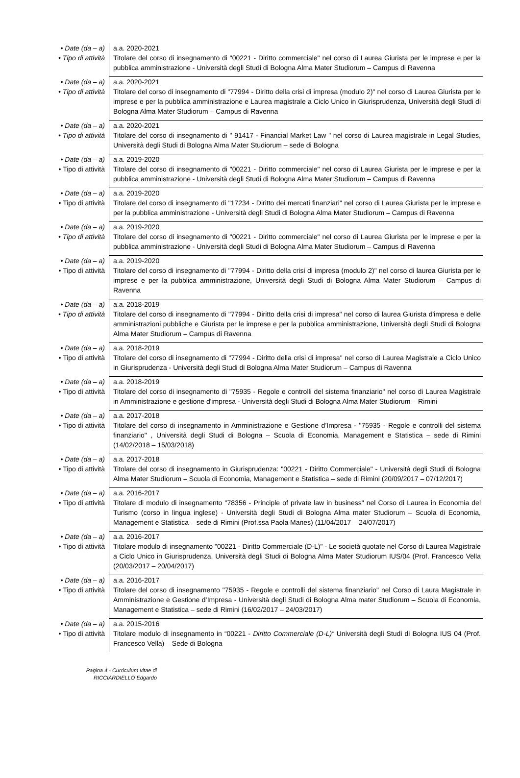| • Date (da – a) • Tipo di attività | a.a. 2020-2021 Titolare del corso di insegnamento di "00221 - Diritto commerciale" nel corso di Laurea Giurista per le imprese e per la pubblica amministrazione - Università degli Studi di Bologna Alma Mater Studiorum – Campus di Ravenna |
| • Date (da – a) • Tipo di attività | a.a. 2020-2021 Titolare del corso di insegnamento di "77994 - Diritto della crisi di impresa (modulo 2)" nel corso di Laurea Giurista per le imprese e per la pubblica amministrazione e Laurea magistrale a Ciclo Unico in Giurisprudenza, Università degli Studi di Bologna Alma Mater Studiorum – Campus di Ravenna |
| • Date (da – a) • Tipo di attività | a.a. 2020-2021 Titolare del corso di insegnamento di " 91417 - Financial Market Law " nel corso di Laurea magistrale in Legal Studies, Università degli Studi di Bologna Alma Mater Studiorum – sede di Bologna |
| • Date (da – a) • Tipo di attività | a.a. 2019-2020 Titolare del corso di insegnamento di "00221 - Diritto commerciale" nel corso di Laurea Giurista per le imprese e per la pubblica amministrazione - Università degli Studi di Bologna Alma Mater Studiorum – Campus di Ravenna |
| • Date (da – a) • Tipo di attività | a.a. 2019-2020 Titolare del corso di insegnamento di "17234 - Diritto dei mercati finanziari" nel corso di Laurea Giurista per le imprese e per la pubblica amministrazione - Università degli Studi di Bologna Alma Mater Studiorum – Campus di Ravenna |
| • Date (da – a) • Tipo di attività | a.a. 2019-2020 Titolare del corso di insegnamento di "00221 - Diritto commerciale" nel corso di Laurea Giurista per le imprese e per la pubblica amministrazione - Università degli Studi di Bologna Alma Mater Studiorum – Campus di Ravenna |
| • Date (da – a) • Tipo di attività | a.a. 2019-2020 Titolare del corso di insegnamento di "77994 - Diritto della crisi di impresa (modulo 2)" nel corso di laurea Giurista per le imprese e per la pubblica amministrazione, Università degli Studi di Bologna Alma Mater Studiorum – Campus di Ravenna |
| • Date (da – a) • Tipo di attività | a.a. 2018-2019 Titolare del corso di insegnamento di "77994 - Diritto della crisi di impresa" nel corso di laurea Giurista d'impresa e delle amministrazioni pubbliche e Giurista per le imprese e per la pubblica amministrazione, Università degli Studi di Bologna Alma Mater Studiorum – Campus di Ravenna |
| • Date (da – a) • Tipo di attività | a.a. 2018-2019 Titolare del corso di insegnamento di "77994 - Diritto della crisi di impresa" nel corso di Laurea Magistrale a Ciclo Unico in Giurisprudenza - Università degli Studi di Bologna Alma Mater Studiorum – Campus di Ravenna |
| • Date (da – a) • Tipo di attività | a.a. 2018-2019 Titolare del corso di insegnamento di "75935 - Regole e controlli del sistema finanziario" nel corso di Laurea Magistrale in Amministrazione e gestione d'impresa - Università degli Studi di Bologna Alma Mater Studiorum – Rimini |
| • Date (da – a) • Tipo di attività | a.a. 2017-2018 Titolare del corso di insegnamento in Amministrazione e Gestione d’Impresa - "75935 - Regole e controlli del sistema finanziario" , Università degli Studi di Bologna – Scuola di Economia, Management e Statistica – sede di Rimini (14/02/2018 – 15/03/2018) |
| • Date (da – a) • Tipo di attività | a.a. 2017-2018 Titolare del corso di insegnamento in Giurisprudenza: "00221 - Diritto Commerciale" - Università degli Studi di Bologna Alma Mater Studiorum – Scuola di Economia, Management e Statistica – sede di Rimini (20/09/2017 – 07/12/2017) |
| • Date (da – a) • Tipo di attività | a.a. 2016-2017 Titolare di modulo di insegnamento "78356 - Principle of private law in business" nel Corso di Laurea in Economia del Turismo (corso in lingua inglese) - Università degli Studi di Bologna Alma mater Studiorum – Scuola di Economia, Management e Statistica – sede di Rimini (Prof.ssa Paola Manes) (11/04/2017 – 24/07/2017) |
| • Date (da – a) • Tipo di attività | a.a. 2016-2017 Titolare modulo di insegnamento "00221 - Diritto Commerciale (D-L)" - Le società quotate nel Corso di Laurea Magistrale a Ciclo Unico in Giurisprudenza, Università degli Studi di Bologna Alma Mater Studiorum IUS/04 (Prof. Francesco Vella (20/03/2017 – 20/04/2017) |
| • Date (da – a) • Tipo di attività | a.a. 2016-2017 Titolare del corso di insegnamento "75935 - Regole e controlli del sistema finanziario" nel Corso di Laura Magistrale in Amministrazione e Gestione d’Impresa - Università degli Studi di Bologna Alma mater Studiorum – Scuola di Economia, Management e Statistica – sede di Rimini (16/02/2017 – 24/03/2017) |
| • Date (da – a) • Tipo di attività | a.a. 2015-2016 Titolare modulo di insegnamento in “00221 - Diritto Commerciale (D-L)“ Università degli Studi di Bologna IUS 04 (Prof. Francesco Vella) – Sede di Bologna |
Pagina 4 - Curriculum vitae di
RICCIARDIELLO Edgardo